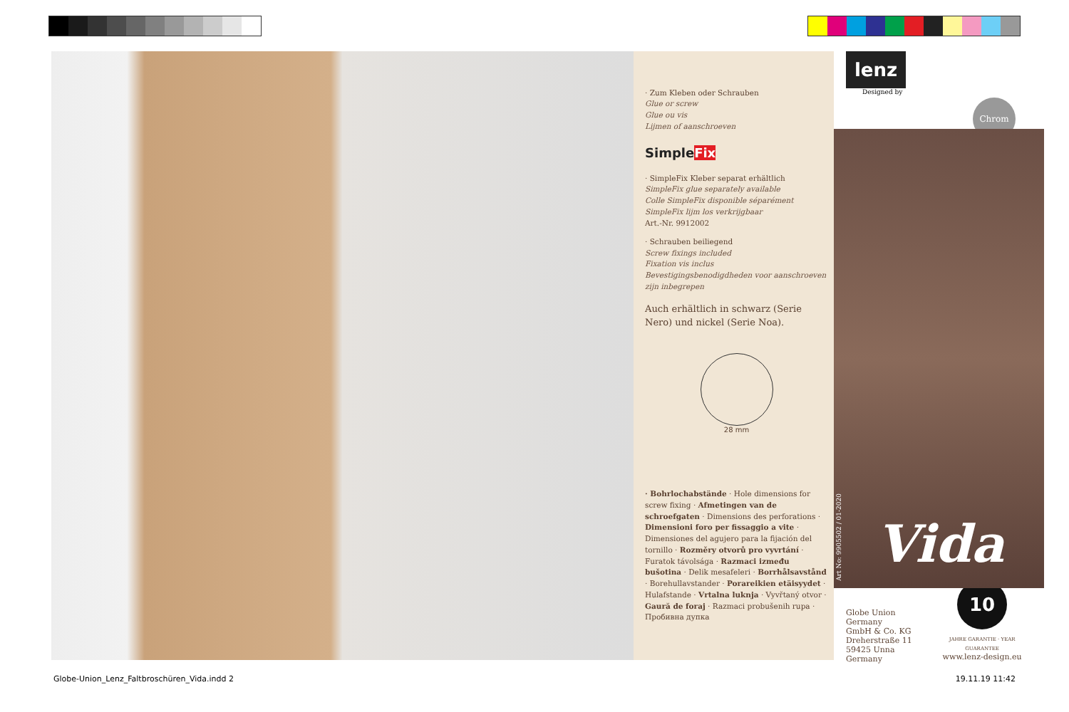· Zum Kleben oder Schrauben
Glue or screw
Glue ou vis
Lijmen of aanschroeven
SimpleFix
· SimpleFix Kleber separat erhältlich
SimpleFix glue separately available
Colle SimpleFix disponible séparément
SimpleFix lijm los verkrijgbaar
Art.-Nr. 9912002
· Schrauben beiliegend
Screw fixings included
Fixation vis inclus
Bevestigingsbenodigdheden voor aanschroeven zijn inbegrepen
Auch erhältlich in schwarz (Serie Nero) und nickel (Serie Noa).
28 mm
· Bohrlochabstände · Hole dimensions for screw fixing · Afmetingen van de schroefgaten · Dimensions des perforations · Dimensioni foro per fissaggio a vite · Dimensiones del agujero para la fijación del tornillo · Rozměry otvorů pro vyvrtání · Furatok távolsága · Razmaci između bušotina · Delik mesafeleri · Borrhålsavstånd · Borehullavstander · Porareikien etäisyydet · Hulafstande · Vrtalna luknja · Vyvřtaný otvor · Gaură de foraj · Razmaci probušenih rupa · Пробивна дупка
lenz
Designed by
Chrom
Art No: 9905502 / 01-2020
Vida
Globe Union Germany
GmbH & Co. KG
Dreherstraße 11
59425 Unna
Germany
10
JAHRE GARANTIE · YEAR GUARANTEE
www.lenz-design.eu
Globe-Union_Lenz_Faltbroschüren_Vida.indd 2 19.11.19 11:42